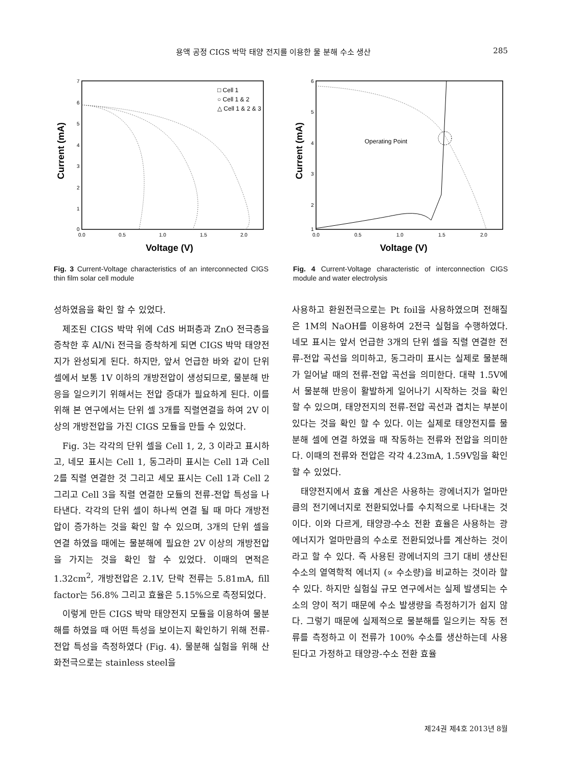용액 공정 CIGS 박막 태양 전지를 이용한 물 분해 수소 생산 285
7
6
5
4
3
2
1
0
0.0
0.5
1.0
1.5
2.0
Current (mA)
Voltage (V)
□ Cell 1
○ Cell 1 & 2
△ Cell 1 & 2 & 3
Fig. 3 Current-Voltage characteristics of an interconnected CIGS thin film solar cell module
6
5
4
3
2
1
0.0
0.5
1.0
1.5
2.0
Current (mA)
Voltage (V)
Operating Point
Fig. 4 Current-Voltage characteristic of interconnection CIGS module and water electrolysis
성하였음을 확인 할 수 있었다.
제조된 CIGS 박막 위에 CdS 버퍼층과 ZnO 전극층을 증착한 후 Al/Ni 전극을 증착하게 되면 CIGS 박막 태양전지가 완성되게 된다. 하지만, 앞서 언급한 바와 같이 단위 셀에서 보통 1V 이하의 개방전압이 생성되므로, 물분해 반응을 일으키기 위해서는 전압 증대가 필요하게 된다. 이를 위해 본 연구에서는 단위 셀 3개를 직렬연결을 하여 2V 이상의 개방전압을 가진 CIGS 모듈을 만들 수 있었다.
Fig. 3는 각각의 단위 셀을 Cell 1, 2, 3 이라고 표시하고, 네모 표시는 Cell 1, 동그라미 표시는 Cell 1과 Cell 2를 직렬 연결한 것 그리고 세모 표시는 Cell 1과 Cell 2 그리고 Cell 3을 직렬 연결한 모듈의 전류-전압 특성을 나타낸다. 각각의 단위 셀이 하나씩 연결 될 때 마다 개방전압이 증가하는 것을 확인 할 수 있으며, 3개의 단위 셀을 연결 하였을 때에는 물분해에 필요한 2V 이상의 개방전압을 가지는 것을 확인 할 수 있었다. 이때의 면적은 1.32cm<sup>2</sup>, 개방전압은 2.1V, 단락 전류는 5.81mA, fill factor는 56.8% 그리고 효율은 5.15%으로 측정되었다.
이렇게 만든 CIGS 박막 태양전지 모듈을 이용하여 물분해를 하였을 때 어떤 특성을 보이는지 확인하기 위해 전류-전압 특성을 측정하였다 (Fig. 4). 물분해 실험을 위해 산화전극으로는 stainless steel을
사용하고 환원전극으로는 Pt foil을 사용하였으며 전해질은 1M의 NaOH를 이용하여 2전극 실험을 수행하였다. 네모 표시는 앞서 언급한 3개의 단위 셀을 직렬 연결한 전류-전압 곡선을 의미하고, 동그라미 표시는 실제로 물분해가 일어날 때의 전류-전압 곡선을 의미한다. 대략 1.5V에서 물분해 반응이 활발하게 일어나기 시작하는 것을 확인 할 수 있으며, 태양전지의 전류-전압 곡선과 겹치는 부분이 있다는 것을 확인 할 수 있다. 이는 실제로 태양전지를 물분해 셀에 연결 하였을 때 작동하는 전류와 전압을 의미한다. 이때의 전류와 전압은 각각 4.23mA, 1.59V임을 확인 할 수 있었다.
태양전지에서 효율 계산은 사용하는 광에너지가 얼마만큼의 전기에너지로 전환되었나를 수치적으로 나타내는 것이다. 이와 다르게, 태양광-수소 전환 효율은 사용하는 광에너지가 얼마만큼의 수소로 전환되었나를 계산하는 것이라고 할 수 있다. 즉 사용된 광에너지의 크기 대비 생산된 수소의 열역학적 에너지 (∝ 수소량)을 비교하는 것이라 할 수 있다. 하지만 실험실 규모 연구에서는 실제 발생되는 수소의 양이 적기 때문에 수소 발생량을 측정하기가 쉽지 않다. 그렇기 때문에 실제적으로 물분해를 일으키는 작동 전류를 측정하고 이 전류가 100% 수소를 생산하는데 사용된다고 가정하고 태양광-수소 전환 효율
제24권 제4호 2013년 8월